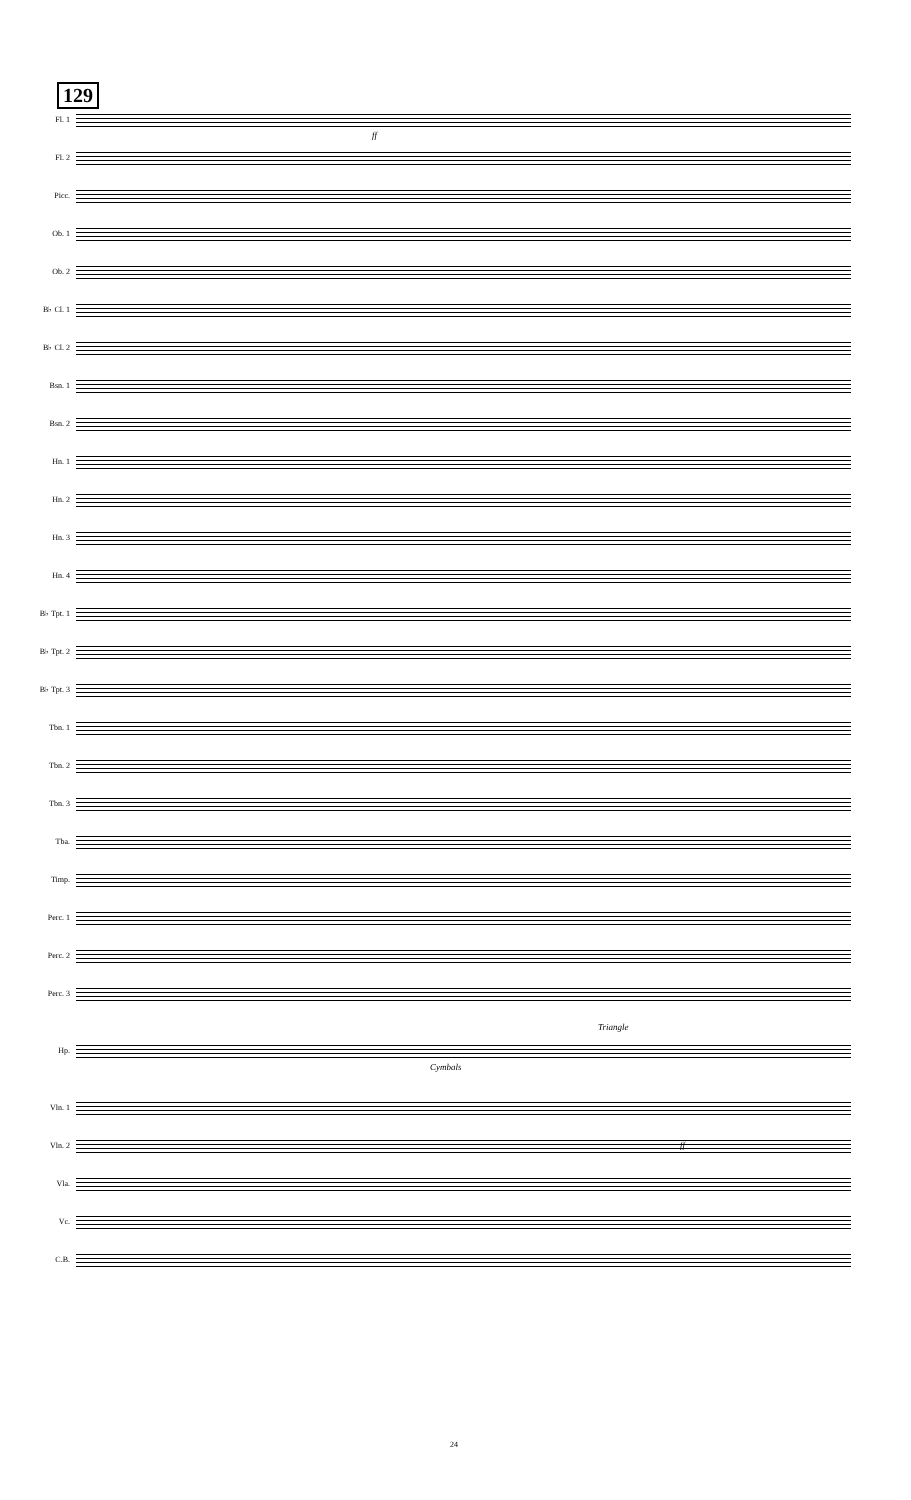129
Fl. 1
Fl. 2
Picc.
Ob. 1
Ob. 2
B♭ Cl. 1
B♭ Cl. 2
Bsn. 1
Bsn. 2
Hn. 1
Hn. 2
Hn. 3
Hn. 4
B♭ Tpt. 1
B♭ Tpt. 2
B♭ Tpt. 3
Tbn. 1
Tbn. 2
Tbn. 3
Tba.
Timp.
Perc. 1
Perc. 2
Perc. 3
Hp.
Vln. 1
Vln. 2
Vla.
Vc.
C.B.
Triangle
Cymbals
ff
ff
24